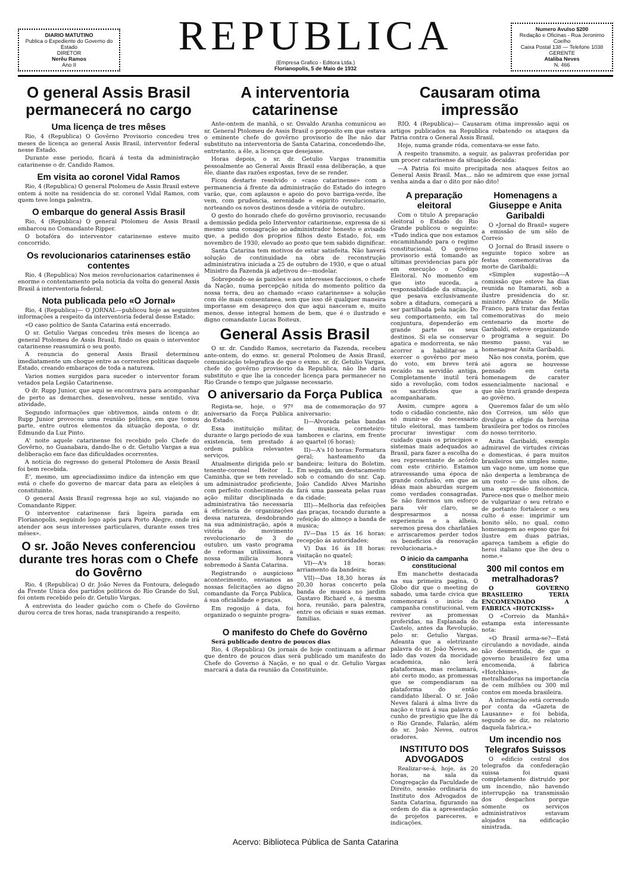DIARIO MATUTINO
Publica o Expediente do Governo do Estado
DIRETOR
Nerêu Ramos
Ano II
REPUBLICA
(Empresa Grafico - Editora Ltda.)
Florianopolis, 5 de Maio de 1932
Numero Avulso $200
Redação e Oficinas - Rua Jeronimo Coelho
Caixa Postal 138 — Telefone 1038
GERENTE
Ataliba Neves
N. 466
O general Assis Brasil permanecerá no cargo
Uma licença de tres mêses
Rio, 4 (Republica) O Govêrno Provisorio concedeu tres meses de licença ao general Assis Brasil, interventor federal nesse Estado.
Durante esse periodo, ficará á testa da administração catarinense o dr. Candido Ramos.
Em visita ao coronel Vidal Ramos
Rio, 4 (Republica) O general Ptolomeu de Assis Brasil esteve ontem á noite na residencia do sr. coronel Vidal Ramos, com quem teve longa palestra.
O embarque do general Assis Brasil
Rio, 4 (Republica) O general Ptolomeu de Assis Brasil embarcou no Comandante Ripper.
O botafóra do interventor catarinense esteve muito concorrido.
Os revolucionarios catarinenses estão contentes
Rio, 4 (Republica) Nos meios revolucionarios catarinenses é enorme o contentamento pela noticia da volta do general Assis Brasil á interventoria federal.
Nota publicada pelo «O Jornal»
Rio, 4 (Republica)— O JORNAL—publicou hoje as seguintes informações a respeito da interventoria federal desse Estado:
«O caso politico de Santa Catarina está encerrado.
O sr. Getulio Vargas concedeu três meses de licença ao general Ptolomeu de Assis Brasil, findo os quais o interventor catarinense reassumirá o seu posto.
A renuncia do general Assis Brasil determinou imediatamente um choque entre as correntes politicas daquele Estado, creando embaraços de toda a natureza.
Varios nomes surgidos para suceder o interventor foram vetados pela Legião Catarinense.
O dr. Rupp Junior, que aqui se encontrava para acompanhar de perto as demarches, desenvolveu, nesse sentido, viva atividade.
Segundo informações que obtivemos, ainda ontem o dr. Rupp Junior provocou uma reunião politica, em que tomou parte, entre outros elementos da situação deposta, o dr. Edmundo da Luz Pinto.
A' noite aquele catarinense foi recebido pelo Chefe do Govêrno, no Guanabara, dando-lhe o dr. Getulio Vargas a sua deliberação em face das dificuldades ocorrentes.
A noticia do regresso do general Ptolomeu de Assis Brasil foi bem recebida.
E', mesmo, um apreciadissimo indice da intenção em que está o chefe do governo de marcar data para as eleições á constituinte.
O general Assis Brasil regressa hoje ao sul, viajando no Comandante Ripper.
O interventor catarinense fará ligeira parada em Florianopolis, seguindo logo após para Porto Alegre, onde irá atender aos seus interesses particulares, durante esses tres mêses».
O sr. João Neves conferenciou durante tres horas com o Chefe do Govêrno
Rio, 4 (Republica) O dr. João Neves da Fontoura, delegado da Frente Unica dos partidos politicos do Rio Grande do Sul, foi ontem recebido pelo dr. Getulio Vargas.
A entrevista do leader gaúcho com o Chefe do Govêrno durou cerca de tres horas, nada transpirando a respeito.
A interventoria catarinense
Ante-ontem de manhã, o sr. Osvaldo Aranha comunicou ao sr. General Ptolomeu de Assis Brasil o proposito em que estava o eminente chefe do govêrno provisorio de lhe não dar substituto na interventoria de Santa Catarina, concedendo-lhe, entretanto, a êle, a licença que desejasse.
Horas depois, o sr. dr. Getulio Vargas transmitia pessoalmente ao General Assis Brasil essa deliberação, a que êle, diante das razões expostas, teve de se render.
Ficou destarte resolvido o «caso catarinense» com a permanencia á frente da administração do Estado do integro varão, que, com aplausos e apoio do povo barriga-verde, lhe vem, com prudencia, serenidade e espirito revolucionario, norteando os novos destinos desde a vitória de outubro.
O gesto do honrado chefe do govêrno provisorio, recusando a demissão pedida pelo Interventor catarinense, expressa de si mesmo uma consagração ao administrador honesto e avisado que, a pedido dos proprios filhos deste Estado, foi, em novembro de 1930, elevado ao posto que tem sabido dignificar.
Santa Catarina tem motivos de estar satisfeita. Não haverá solução de continuidade na obra de reconstrução administrativa iniciada a 25 de outubro de 1930, e que o atual Ministro da Fazenda já adjetivou de—modelar.
Sobrepondo-se ás paixões e aos interesses facciosos, o chefe da Nação, numa percepção nitida do momento politico da nossa terra, deu ao chamado «caso catarinense» a solução com êle mais consentanea, sem que isso dê qualquer maneira importasse em desapreço dos que aqui nasceram e, muito menos, desse integral homem de bem, que é o ilustrado e digno comandante Lucas Boiteux.
General Assis Brasil
O sr. dr. Candido Ramos, secretario da Fazenda, recebeu ante-ontem, do exmo. sr. general Ptolomeu de Assis Brasil, comunicação telegrafica de que o exmo. sr. dr. Getulio Vargas, chefe do govêrno provisorio da Republica, não lhe daria substituto e que lhe ia conceder licença para permanecer no Rio Grande o tempo que julgasse necessario.
O aniversario da Força Publica
Regista-se, hoje, o 97º aniversario da Força Publica do Estado.
Essa instituição militar, durante o largo periodo de sua existencia, tem prestado á ordem publica relevantes serviços.
Atualmente dirigida pelo sr tenente-coronel Heitor L. Caminha, que se tem revelado um administrador proficiente, com perfeito conhecimento da ação militar disciplinada e administrativa tão necessaria á eficiencia de organizações dessa natureza, desdobrando na sua administração, após a vitória do movimento revolucionario de 3 de outubro, um vasto programa de reformas utilissimas, a nossa milicia honra sobremodo á Santa Catarina.
Registrando o auspicioso acontecimento, enviamos as nossas felicitações ao digno comandante da Força Publica, á sua oficialidade e praças.
Em regosijo á data, foi organizado o seguinte progra-
ma de comemoração do 97 aniversario:
I)—Alvorada pelas bandas de musica, corneteiro-tambores e clarins, em frente ao quartel (6 horas);
II)—A's 10 horas: Formatura geral; hasteamento da bandeira; leitura do Boletim. Em seguida, um destacamento sob o comando do snr. Cap. João Candido Alves Marinho fará uma passeata pelas ruas da cidade;
III)—Melhoria das refeições das praças, tocando durante a refeição do almoço a banda de musica;
IV—Das 15 ás 16 horas: recepção ás autoridades;
V) Das 16 ás 18 horas: visitação no quatel;
VI)—A's 18 horas: arriamento da bandeira;
VII)—Das 18,30 horas ás 20,30 horas concerto pela banda de musica no jardim Gustavo Richard e, á mesma hora, reunião, para palestra, entre os oficiais e suas exmas. familias.
O manifesto do Chefe do Govêrno
Será publicado dentro de poucos dias
Rio, 4 (Republica) Os jornais de hoje continuam a afirmar que dentro de poucos dias será publicado um manifesto do Chefe do Governo á Nação, e no qual o dr. Getulio Vargas marcará a data da reunião da Constituinte.
Causaram otima impressão
RIO, 4 (Republica)— Causaram otima impressão aqui os artigos publicados na Republica rebatendo os ataques da Patria contra o General Assis Brasil.
Hoje, numa grande róda, comentava-se esse fato.
A respeito transmito, a seguir, as palavras proferidas por um procer catarinense da situação decaida:
—A Patria foi muito precipitada nos ataques feitos ao General Assis Brasil. Mas... não se admirem que esse jornal venha ainda a dar o dito por não dito!
A preparação eleitoral
Com o titulo A preparação eleitoral o Estado do Rio Grande publicou o seguinte: «Tudo indica que nos estamos encaminhando para o regime constitucional. O govêrno provisorio está tomando as ultimas providencias para pôr em execução o Codigo Eleitoral. No momento em que isto suceda, a responsabilidade da situação, que pesava exclusivamente sobre a ditadura, começará a ser partilhada pela nação. Do seu comportamento, em tal conjuntura, dependerão em grande parte os seus destinos. Si ela se conservar apatica e modorrenta, se não acorrer a habilitar-se a exercer o govêrno por meio do voto, em breve terá recaído na servidão antiga. Completamente inutil terá sido a revolução, com todos os sacrificios que a acompanharam.
Assim, cumpre agora a todo o cidadão conciente, não só munir-se do necessario titulo eleitoral, mas tambem procurar investigar com cuidado quais os principios e sistemas mais adequados ao Brasil, para fazer a escolha do seu representante de acôrdo com este critério. Estamos atravessando uma época de grande confusão, em que as idéas mais absurdas surgem como verdades consagradas. Se não fizermos um esforço para vêr claro, se despresarmos a nossa experiencia e a alheia, seremos presa dos charlatães e arriscaremos perder todos os beneficios da renovação revolucionaria.»
O inicio da campanha constitucional
Em manchette destacada na sua primeira pagina, O Globo diz que o meeting de sabado, uma tarde civica que comemorará o inicio da campanha constitucional, vem reviver as promessas proferidas, na Esplanada do Castelo, antes da Revolução, pelo sr. Getulio Vargas. Adeanta que a eletrizante palavra do sr. João Neves, ao lado das vozes da mocidade academica, não lerá plataformas, mas reclamará, até certo modo, as promessas que se compendiaram na plataforma do então candidato liberal. O sr. João Neves falará á alma livre da nação e trará á sua palavra o cunho de prestigio que lhe dá o Rio Grande. Falarão, além do sr. João Neves, outros oradores.
INSTITUTO DOS ADVOGADOS
Realizar-se-á, hoje, ás 20 horas, na sala da Congregação da Faculdade de Direito, sessão ordinaria do Instituto dos Advogados de Santa Catarina, figurando na ordem do dia a apresentação de projetos pareceres, e indicações.
Homenagens a Giuseppe e Anita Garibaldi
O «Jornal do Brasil» sugere a emissão de um sêlo de Correio
O Jornal do Brasil insere o seguinte topico sobre as festas comemorativas da morte de Garibaldi:
«Simples sugestão—A comissão que esteve ha dias reunida no Itamarati, sob a ilustre presidencia do sr. ministro Afranio de Mello Franco, para tratar das festas comemorativas do meio centenario da morte de Garibaldi, esteve organizando o programa a seguir. Do mesmo passo, vai se homenagear Anita Garibaldi.
Não nos consta, porém, que até agora se houvesse pensado em certa homenagem de carater essencialmente nacional e que não trará grande despeza ao govêrno.
Queremos falar de um sêlo dos Correios, um sêlo que divulgue a efigie da heroina brasileira por todos os rincões do nosso territorio.
Anita Garibaldi, exemplo admiravel de virtudes civicas e domesticas, é para muitos brasileiros um simples nome, um vago nome, um nome que não desperta a lembrança de um rosto — de uns olhos, de uma expressão fisionomica. Parece-nos que o melhor meio de vulgarizar o seu retrato e de portanto fortalecer o seu culto é esse: imprimir um bonito sêlo, no qual, como homenagem ao esposo que foi ilustre em duas patrias, apareça tambem a efigie do heroi italiano que lhe deu o nome.»
300 mil contos em metralhadoras?
O GOVERNO BRASILEIRO TERIA ENCOMENDADO A FABRICA «HOTCKISS»
O «Correio da Manhã» estampa esta interessante nota:
«O Brasil arma-se?—Está circulando a novidade, ainda não desmentida, de que o governo brasileiro fez uma encomenda, á fabrica «Hotchkiss», de metralhadoras na importancia de cem milhões ou 300 mil contos em moeda brasileira.
A informação está correndo por conta da «Gazeta de Lausanne» e foi bebida, segundo se diz, no relatorio daquela fabrica.»
Um incendio nos Telegrafos Suissos
O edificio central dos telegrafos da confederação suissa foi quasi completamente distruido por um incendio, não havendo interrupção na transmissão dos despachos porque sómente os serviços administrativos estavam alojados na edificação sinistrada.
Acervo: Biblioteca Pública de Santa Catarina